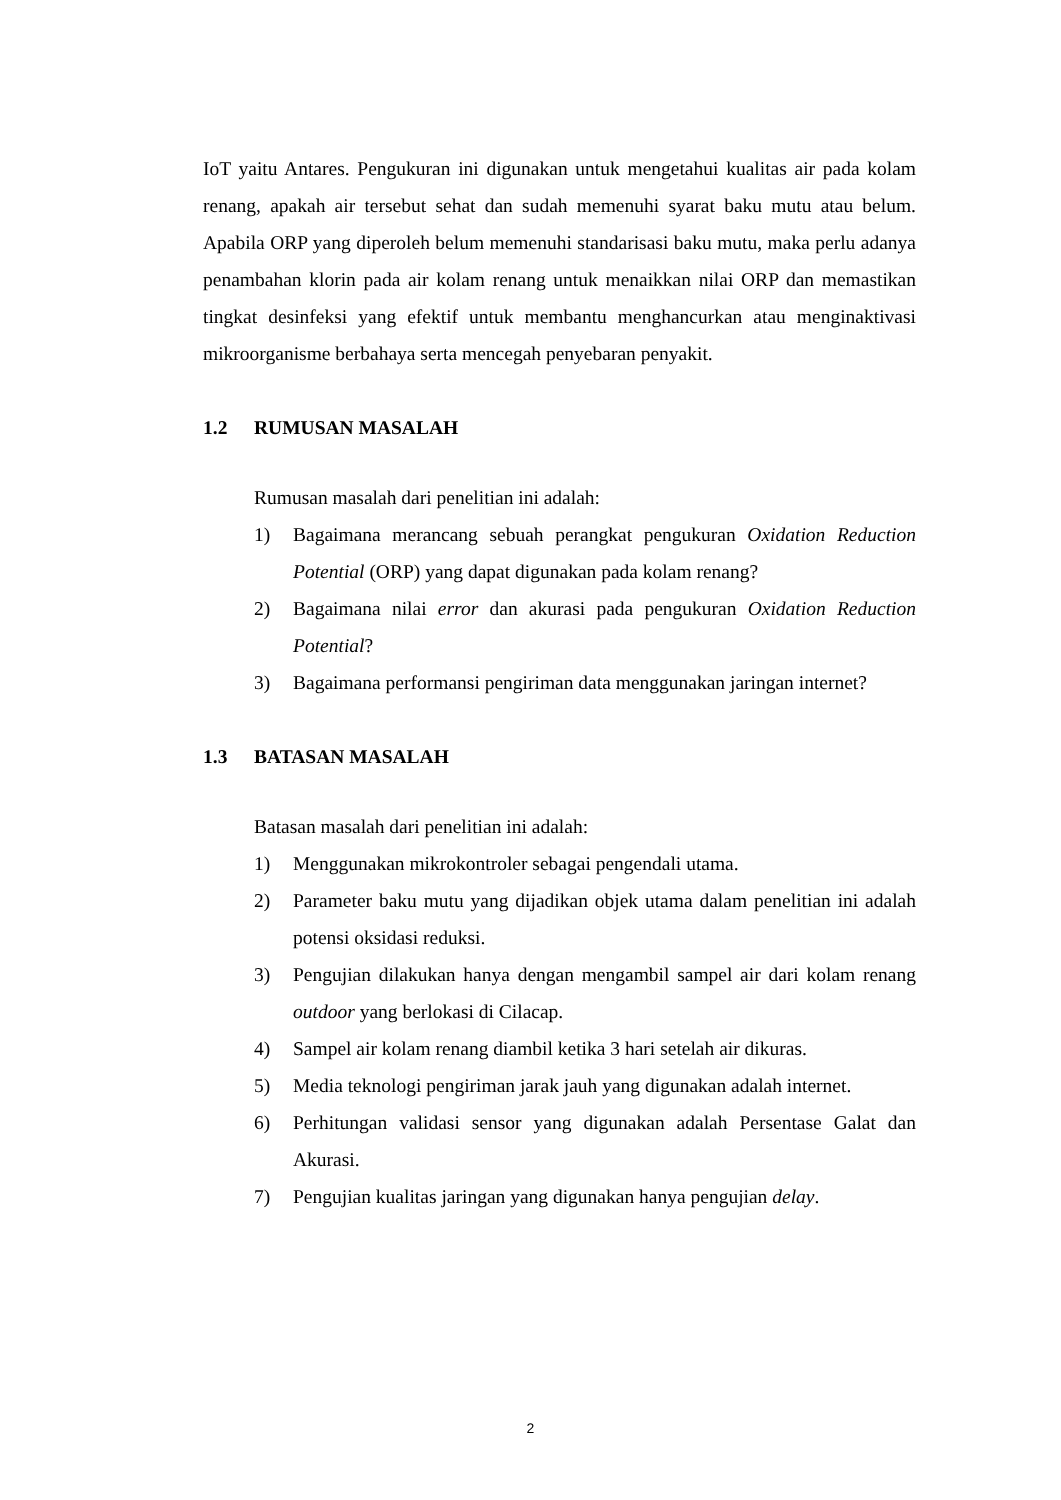IoT yaitu Antares. Pengukuran ini digunakan untuk mengetahui kualitas air pada kolam renang, apakah air tersebut sehat dan sudah memenuhi syarat baku mutu atau belum. Apabila ORP yang diperoleh belum memenuhi standarisasi baku mutu, maka perlu adanya penambahan klorin pada air kolam renang untuk menaikkan nilai ORP dan memastikan tingkat desinfeksi yang efektif untuk membantu menghancurkan atau menginaktivasi mikroorganisme berbahaya serta mencegah penyebaran penyakit.
1.2 RUMUSAN MASALAH
Rumusan masalah dari penelitian ini adalah:
1) Bagaimana merancang sebuah perangkat pengukuran Oxidation Reduction Potential (ORP) yang dapat digunakan pada kolam renang?
2) Bagaimana nilai error dan akurasi pada pengukuran Oxidation Reduction Potential?
3) Bagaimana performansi pengiriman data menggunakan jaringan internet?
1.3 BATASAN MASALAH
Batasan masalah dari penelitian ini adalah:
1) Menggunakan mikrokontroler sebagai pengendali utama.
2) Parameter baku mutu yang dijadikan objek utama dalam penelitian ini adalah potensi oksidasi reduksi.
3) Pengujian dilakukan hanya dengan mengambil sampel air dari kolam renang outdoor yang berlokasi di Cilacap.
4) Sampel air kolam renang diambil ketika 3 hari setelah air dikuras.
5) Media teknologi pengiriman jarak jauh yang digunakan adalah internet.
6) Perhitungan validasi sensor yang digunakan adalah Persentase Galat dan Akurasi.
7) Pengujian kualitas jaringan yang digunakan hanya pengujian delay.
2